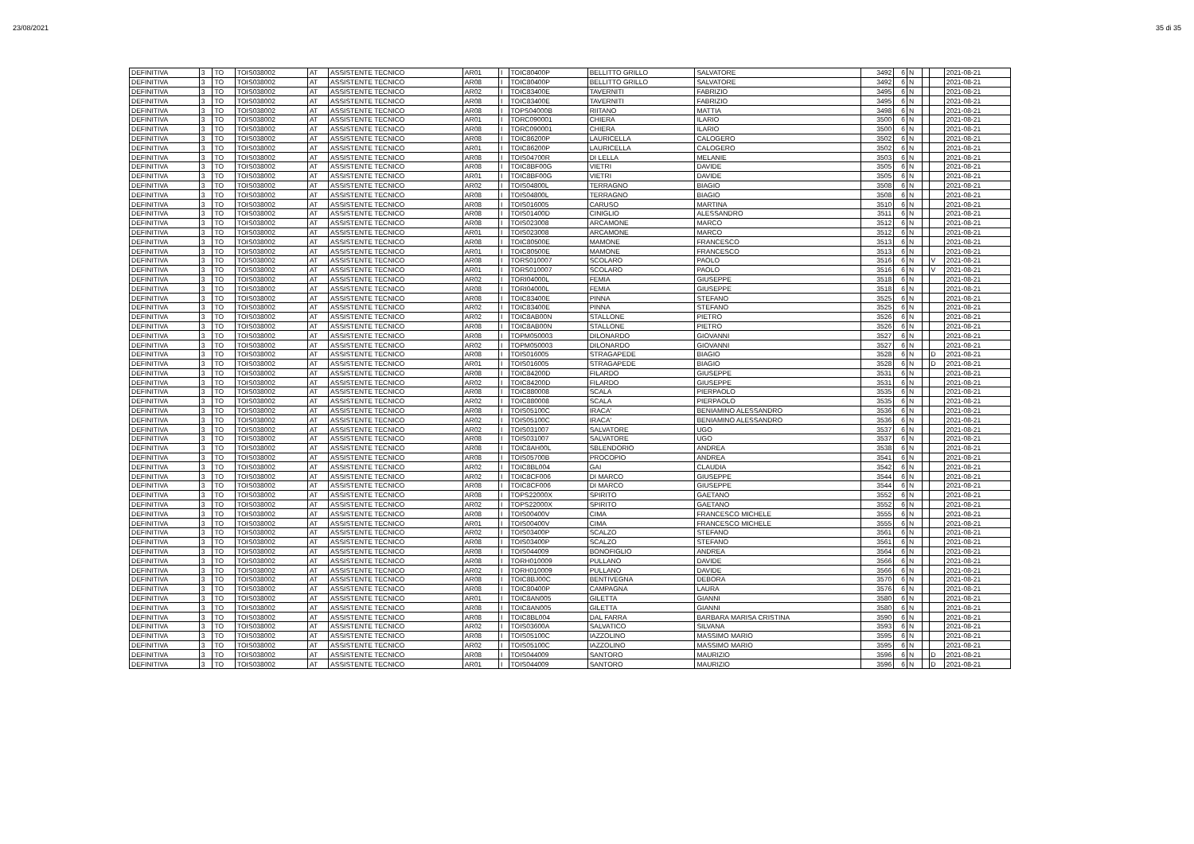23/08/2021 35 di 35
| DEFINITIVA | 3 | TO | TOIS038002 | AT | ASSISTENTE TECNICO | AR01 | I | TOIC80400P | BELLITTO GRILLO | SALVATORE | 3492 | 6 | N | | | 2021-08-21 |
| DEFINITIVA | 3 | TO | TOIS038002 | AT | ASSISTENTE TECNICO | AR08 | I | TOIC80400P | BELLITTO GRILLO | SALVATORE | 3492 | 6 | N | | | 2021-08-21 |
| DEFINITIVA | 3 | TO | TOIS038002 | AT | ASSISTENTE TECNICO | AR02 | I | TOIC83400E | TAVERNITI | FABRIZIO | 3495 | 6 | N | | | 2021-08-21 |
| DEFINITIVA | 3 | TO | TOIS038002 | AT | ASSISTENTE TECNICO | AR08 | I | TOIC83400E | TAVERNITI | FABRIZIO | 3495 | 6 | N | | | 2021-08-21 |
| DEFINITIVA | 3 | TO | TOIS038002 | AT | ASSISTENTE TECNICO | AR08 | I | TOPS04000B | RIITANO | MATTIA | 3498 | 6 | N | | | 2021-08-21 |
| DEFINITIVA | 3 | TO | TOIS038002 | AT | ASSISTENTE TECNICO | AR01 | I | TORC090001 | CHIERA | ILARIO | 3500 | 6 | N | | | 2021-08-21 |
| DEFINITIVA | 3 | TO | TOIS038002 | AT | ASSISTENTE TECNICO | AR08 | I | TORC090001 | CHIERA | ILARIO | 3500 | 6 | N | | | 2021-08-21 |
| DEFINITIVA | 3 | TO | TOIS038002 | AT | ASSISTENTE TECNICO | AR08 | I | TOIC86200P | LAURICELLA | CALOGERO | 3502 | 6 | N | | | 2021-08-21 |
| DEFINITIVA | 3 | TO | TOIS038002 | AT | ASSISTENTE TECNICO | AR01 | I | TOIC86200P | LAURICELLA | CALOGERO | 3502 | 6 | N | | | 2021-08-21 |
| DEFINITIVA | 3 | TO | TOIS038002 | AT | ASSISTENTE TECNICO | AR08 | I | TOIS04700R | DI LELLA | MELANIE | 3503 | 6 | N | | | 2021-08-21 |
| DEFINITIVA | 3 | TO | TOIS038002 | AT | ASSISTENTE TECNICO | AR08 | I | TOIC8BF00G | VIETRI | DAVIDE | 3505 | 6 | N | | | 2021-08-21 |
| DEFINITIVA | 3 | TO | TOIS038002 | AT | ASSISTENTE TECNICO | AR01 | I | TOIC8BF00G | VIETRI | DAVIDE | 3505 | 6 | N | | | 2021-08-21 |
| DEFINITIVA | 3 | TO | TOIS038002 | AT | ASSISTENTE TECNICO | AR02 | I | TOIS04800L | TERRAGNO | BIAGIO | 3508 | 6 | N | | | 2021-08-21 |
| DEFINITIVA | 3 | TO | TOIS038002 | AT | ASSISTENTE TECNICO | AR08 | I | TOIS04800L | TERRAGNO | BIAGIO | 3508 | 6 | N | | | 2021-08-21 |
| DEFINITIVA | 3 | TO | TOIS038002 | AT | ASSISTENTE TECNICO | AR08 | I | TOIS016005 | CARUSO | MARTINA | 3510 | 6 | N | | | 2021-08-21 |
| DEFINITIVA | 3 | TO | TOIS038002 | AT | ASSISTENTE TECNICO | AR08 | I | TOIS01400D | CINIGLIO | ALESSANDRO | 3511 | 6 | N | | | 2021-08-21 |
| DEFINITIVA | 3 | TO | TOIS038002 | AT | ASSISTENTE TECNICO | AR08 | I | TOIS023008 | ARCAMONE | MARCO | 3512 | 6 | N | | | 2021-08-21 |
| DEFINITIVA | 3 | TO | TOIS038002 | AT | ASSISTENTE TECNICO | AR01 | I | TOIS023008 | ARCAMONE | MARCO | 3512 | 6 | N | | | 2021-08-21 |
| DEFINITIVA | 3 | TO | TOIS038002 | AT | ASSISTENTE TECNICO | AR08 | I | TOIC80500E | MAMONE | FRANCESCO | 3513 | 6 | N | | | 2021-08-21 |
| DEFINITIVA | 3 | TO | TOIS038002 | AT | ASSISTENTE TECNICO | AR01 | I | TOIC80500E | MAMONE | FRANCESCO | 3513 | 6 | N | | | 2021-08-21 |
| DEFINITIVA | 3 | TO | TOIS038002 | AT | ASSISTENTE TECNICO | AR08 | I | TORS010007 | SCOLARO | PAOLO | 3516 | 6 | N | | V | 2021-08-21 |
| DEFINITIVA | 3 | TO | TOIS038002 | AT | ASSISTENTE TECNICO | AR01 | I | TORS010007 | SCOLARO | PAOLO | 3516 | 6 | N | | V | 2021-08-21 |
| DEFINITIVA | 3 | TO | TOIS038002 | AT | ASSISTENTE TECNICO | AR02 | I | TORI04000L | FEMIA | GIUSEPPE | 3518 | 6 | N | | | 2021-08-21 |
| DEFINITIVA | 3 | TO | TOIS038002 | AT | ASSISTENTE TECNICO | AR08 | I | TORI04000L | FEMIA | GIUSEPPE | 3518 | 6 | N | | | 2021-08-21 |
| DEFINITIVA | 3 | TO | TOIS038002 | AT | ASSISTENTE TECNICO | AR08 | I | TOIC83400E | PINNA | STEFANO | 3525 | 6 | N | | | 2021-08-21 |
| DEFINITIVA | 3 | TO | TOIS038002 | AT | ASSISTENTE TECNICO | AR02 | I | TOIC83400E | PINNA | STEFANO | 3525 | 6 | N | | | 2021-08-21 |
| DEFINITIVA | 3 | TO | TOIS038002 | AT | ASSISTENTE TECNICO | AR02 | I | TOIC8AB00N | STALLONE | PIETRO | 3526 | 6 | N | | | 2021-08-21 |
| DEFINITIVA | 3 | TO | TOIS038002 | AT | ASSISTENTE TECNICO | AR08 | I | TOIC8AB00N | STALLONE | PIETRO | 3526 | 6 | N | | | 2021-08-21 |
| DEFINITIVA | 3 | TO | TOIS038002 | AT | ASSISTENTE TECNICO | AR08 | I | TOPM050003 | DILONARDO | GIOVANNI | 3527 | 6 | N | | | 2021-08-21 |
| DEFINITIVA | 3 | TO | TOIS038002 | AT | ASSISTENTE TECNICO | AR02 | I | TOPM050003 | DILONARDO | GIOVANNI | 3527 | 6 | N | | | 2021-08-21 |
| DEFINITIVA | 3 | TO | TOIS038002 | AT | ASSISTENTE TECNICO | AR08 | I | TOIS016005 | STRAGAPEDE | BIAGIO | 3528 | 6 | N | | D | 2021-08-21 |
| DEFINITIVA | 3 | TO | TOIS038002 | AT | ASSISTENTE TECNICO | AR01 | I | TOIS016005 | STRAGAPEDE | BIAGIO | 3528 | 6 | N | | D | 2021-08-21 |
| DEFINITIVA | 3 | TO | TOIS038002 | AT | ASSISTENTE TECNICO | AR08 | I | TOIC84200D | FILARDO | GIUSEPPE | 3531 | 6 | N | | | 2021-08-21 |
| DEFINITIVA | 3 | TO | TOIS038002 | AT | ASSISTENTE TECNICO | AR02 | I | TOIC84200D | FILARDO | GIUSEPPE | 3531 | 6 | N | | | 2021-08-21 |
| DEFINITIVA | 3 | TO | TOIS038002 | AT | ASSISTENTE TECNICO | AR08 | I | TOIC880008 | SCALA | PIERPAOLO | 3535 | 6 | N | | | 2021-08-21 |
| DEFINITIVA | 3 | TO | TOIS038002 | AT | ASSISTENTE TECNICO | AR02 | I | TOIC880008 | SCALA | PIERPAOLO | 3535 | 6 | N | | | 2021-08-21 |
| DEFINITIVA | 3 | TO | TOIS038002 | AT | ASSISTENTE TECNICO | AR08 | I | TOIS05100C | IRACA' | BENIAMINO ALESSANDRO | 3536 | 6 | N | | | 2021-08-21 |
| DEFINITIVA | 3 | TO | TOIS038002 | AT | ASSISTENTE TECNICO | AR02 | I | TOIS05100C | IRACA' | BENIAMINO ALESSANDRO | 3536 | 6 | N | | | 2021-08-21 |
| DEFINITIVA | 3 | TO | TOIS038002 | AT | ASSISTENTE TECNICO | AR02 | I | TOIS031007 | SALVATORE | UGO | 3537 | 6 | N | | | 2021-08-21 |
| DEFINITIVA | 3 | TO | TOIS038002 | AT | ASSISTENTE TECNICO | AR08 | I | TOIS031007 | SALVATORE | UGO | 3537 | 6 | N | | | 2021-08-21 |
| DEFINITIVA | 3 | TO | TOIS038002 | AT | ASSISTENTE TECNICO | AR08 | I | TOIC8AH00L | SBLENDORIO | ANDREA | 3538 | 6 | N | | | 2021-08-21 |
| DEFINITIVA | 3 | TO | TOIS038002 | AT | ASSISTENTE TECNICO | AR08 | I | TOIS05700B | PROCOPIO | ANDREA | 3541 | 6 | N | | | 2021-08-21 |
| DEFINITIVA | 3 | TO | TOIS038002 | AT | ASSISTENTE TECNICO | AR02 | I | TOIC8BL004 | GAI | CLAUDIA | 3542 | 6 | N | | | 2021-08-21 |
| DEFINITIVA | 3 | TO | TOIS038002 | AT | ASSISTENTE TECNICO | AR02 | I | TOIC8CF006 | DI MARCO | GIUSEPPE | 3544 | 6 | N | | | 2021-08-21 |
| DEFINITIVA | 3 | TO | TOIS038002 | AT | ASSISTENTE TECNICO | AR08 | I | TOIC8CF006 | DI MARCO | GIUSEPPE | 3544 | 6 | N | | | 2021-08-21 |
| DEFINITIVA | 3 | TO | TOIS038002 | AT | ASSISTENTE TECNICO | AR08 | I | TOPS22000X | SPIRITO | GAETANO | 3552 | 6 | N | | | 2021-08-21 |
| DEFINITIVA | 3 | TO | TOIS038002 | AT | ASSISTENTE TECNICO | AR02 | I | TOPS22000X | SPIRITO | GAETANO | 3552 | 6 | N | | | 2021-08-21 |
| DEFINITIVA | 3 | TO | TOIS038002 | AT | ASSISTENTE TECNICO | AR08 | I | TOIS00400V | CIMA | FRANCESCO MICHELE | 3555 | 6 | N | | | 2021-08-21 |
| DEFINITIVA | 3 | TO | TOIS038002 | AT | ASSISTENTE TECNICO | AR01 | I | TOIS00400V | CIMA | FRANCESCO MICHELE | 3555 | 6 | N | | | 2021-08-21 |
| DEFINITIVA | 3 | TO | TOIS038002 | AT | ASSISTENTE TECNICO | AR02 | I | TOIS03400P | SCALZO | STEFANO | 3561 | 6 | N | | | 2021-08-21 |
| DEFINITIVA | 3 | TO | TOIS038002 | AT | ASSISTENTE TECNICO | AR08 | I | TOIS03400P | SCALZO | STEFANO | 3561 | 6 | N | | | 2021-08-21 |
| DEFINITIVA | 3 | TO | TOIS038002 | AT | ASSISTENTE TECNICO | AR08 | I | TOIS044009 | BONOFIGLIO | ANDREA | 3564 | 6 | N | | | 2021-08-21 |
| DEFINITIVA | 3 | TO | TOIS038002 | AT | ASSISTENTE TECNICO | AR08 | I | TORH010009 | PULLANO | DAVIDE | 3566 | 6 | N | | | 2021-08-21 |
| DEFINITIVA | 3 | TO | TOIS038002 | AT | ASSISTENTE TECNICO | AR02 | I | TORH010009 | PULLANO | DAVIDE | 3566 | 6 | N | | | 2021-08-21 |
| DEFINITIVA | 3 | TO | TOIS038002 | AT | ASSISTENTE TECNICO | AR08 | I | TOIC8BJ00C | BENTIVEGNA | DEBORA | 3570 | 6 | N | | | 2021-08-21 |
| DEFINITIVA | 3 | TO | TOIS038002 | AT | ASSISTENTE TECNICO | AR08 | I | TOIC80400P | CAMPAGNA | LAURA | 3576 | 6 | N | | | 2021-08-21 |
| DEFINITIVA | 3 | TO | TOIS038002 | AT | ASSISTENTE TECNICO | AR01 | I | TOIC8AN005 | GILETTA | GIANNI | 3580 | 6 | N | | | 2021-08-21 |
| DEFINITIVA | 3 | TO | TOIS038002 | AT | ASSISTENTE TECNICO | AR08 | I | TOIC8AN005 | GILETTA | GIANNI | 3580 | 6 | N | | | 2021-08-21 |
| DEFINITIVA | 3 | TO | TOIS038002 | AT | ASSISTENTE TECNICO | AR08 | I | TOIC8BL004 | DAL FARRA | BARBARA MARISA CRISTINA | 3590 | 6 | N | | | 2021-08-21 |
| DEFINITIVA | 3 | TO | TOIS038002 | AT | ASSISTENTE TECNICO | AR02 | I | TOIS03600A | SALVATICO | SILVANA | 3593 | 6 | N | | | 2021-08-21 |
| DEFINITIVA | 3 | TO | TOIS038002 | AT | ASSISTENTE TECNICO | AR08 | I | TOIS05100C | IAZZOLINO | MASSIMO MARIO | 3595 | 6 | N | | | 2021-08-21 |
| DEFINITIVA | 3 | TO | TOIS038002 | AT | ASSISTENTE TECNICO | AR02 | I | TOIS05100C | IAZZOLINO | MASSIMO MARIO | 3595 | 6 | N | | | 2021-08-21 |
| DEFINITIVA | 3 | TO | TOIS038002 | AT | ASSISTENTE TECNICO | AR08 | I | TOIS044009 | SANTORO | MAURIZIO | 3596 | 6 | N | | D | 2021-08-21 |
| DEFINITIVA | 3 | TO | TOIS038002 | AT | ASSISTENTE TECNICO | AR01 | I | TOIS044009 | SANTORO | MAURIZIO | 3596 | 6 | N | | D | 2021-08-21 |